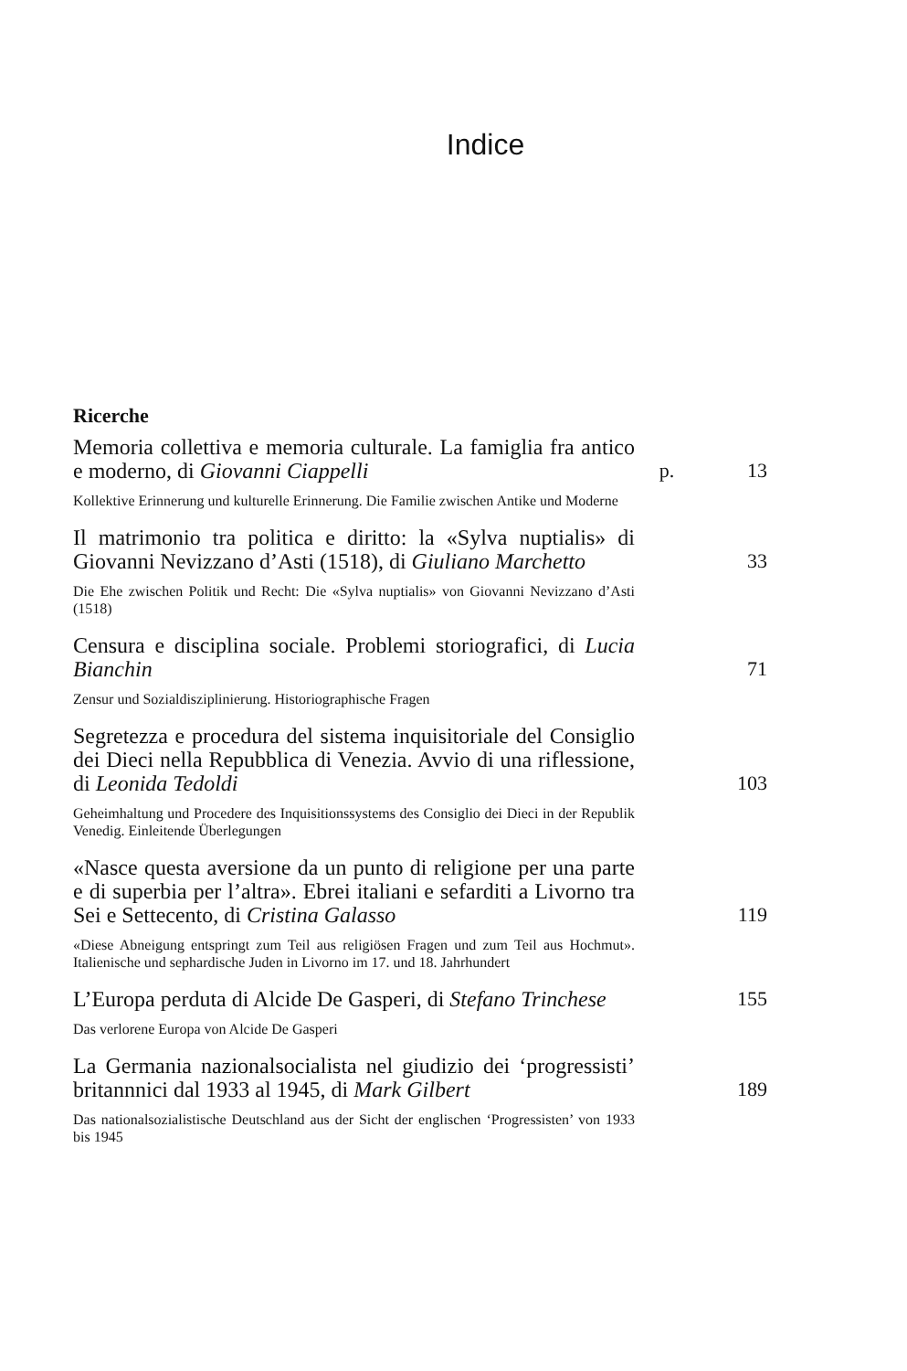Indice
Ricerche
Memoria collettiva e memoria culturale. La famiglia fra antico e moderno, di Giovanni Ciappelli
p.
13
Kollektive Erinnerung und kulturelle Erinnerung. Die Familie zwischen Antike und Moderne
Il matrimonio tra politica e diritto: la «Sylva nuptialis» di Giovanni Nevizzano d’Asti (1518), di Giuliano Marchetto
33
Die Ehe zwischen Politik und Recht: Die «Sylva nuptialis» von Giovanni Nevizzano d’Asti (1518)
Censura e disciplina sociale. Problemi storiografici, di Lucia Bianchin
71
Zensur und Sozialdisziplinierung. Historiographische Fragen
Segretezza e procedura del sistema inquisitoriale del Consiglio dei Dieci nella Repubblica di Venezia. Avvio di una riflessione, di Leonida Tedoldi
103
Geheimhaltung und Procedere des Inquisitionssystems des Consiglio dei Dieci in der Republik Venedig. Einleitende Überlegungen
«Nasce questa aversione da un punto di religione per una parte e di superbia per l’altra». Ebrei italiani e sefarditi a Livorno tra Sei e Settecento, di Cristina Galasso
119
«Diese Abneigung entspringt zum Teil aus religiösen Fragen und zum Teil aus Hochmut». Italienische und sephardische Juden in Livorno im 17. und 18. Jahrhundert
L’Europa perduta di Alcide De Gasperi, di Stefano Trinchese
155
Das verlorene Europa von Alcide De Gasperi
La Germania nazionalsocialista nel giudizio dei ‘progressisti’ britannnici dal 1933 al 1945, di Mark Gilbert
189
Das nationalsozialistische Deutschland aus der Sicht der englischen ‘Progressisten’ von 1933 bis 1945